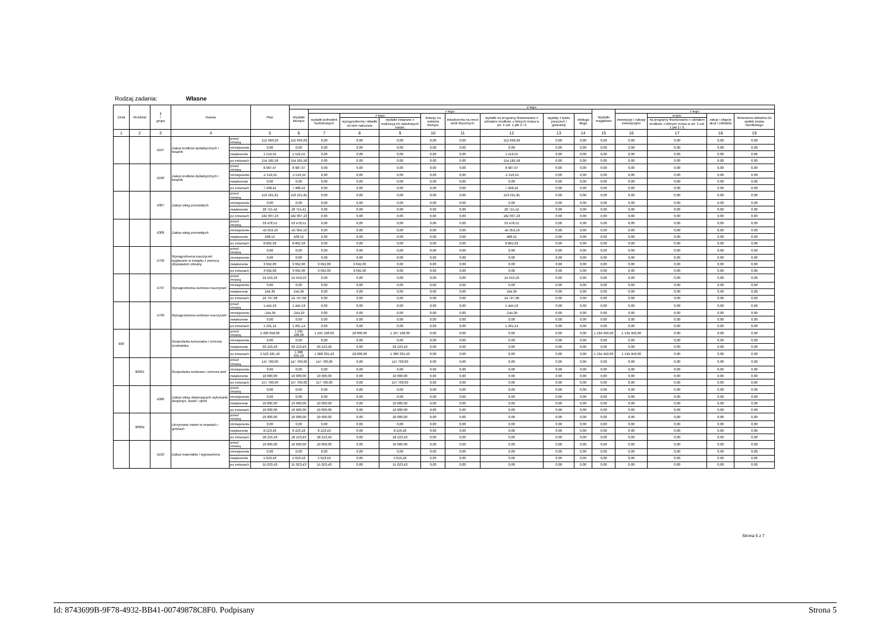Rodzaj zadania: Własne
| Dział | Rozdział | § / grupa | Nazwa | | Plan | Z tego: | | | | | | | | | | | | | |
| --- | --- | --- | --- | --- | --- | --- | --- | --- | --- | --- | --- | --- | --- | --- | --- | --- | --- | --- | --- |
| | | | | | | Wydatki bieżące | z tego: | | | | | | | | Wydatki majątkowe | z tego: | | | |
| | | | | | | | wydatki jednostek budżetowych | z tego: | | dotacje na zadania bieżące | świadczenia na rzecz osób fizycznych; | wydatki na programy finansowane z udziałem środków, o których mowa w art. 5 ust. 1 pkt 2 i 3 | wypłaty z tytułu poręczeń i gwarancji | obsługa długu | | inwestycje i zakupy inwestycyjne | w tym: | zakup i objęcie akcji i udziałów | Wniesienie wkładów do spółek prawa handlowego |
| | | | | | | | | wynagrodzenia i składki od nich naliczane | wydatki związane z realizacją ich statutowych zadań; | | | | | | | | na programy finansowane z udziałem środków, o których mowa w art. 5 ust. 1 pkt 2 i 3, | | |
| 1 | 2 | 3 | 4 | | 5 | 6 | 7 | 8 | 9 | 10 | 11 | 12 | 13 | 14 | 15 | 16 | 17 | 18 | 19 |
| | | 4247 | Zakup środków dydaktycznych i książek | przed zmianą | 152 666,03 | 152 666,03 | 0,00 | 0,00 | 0,00 | 0,00 | 0,00 | 152 666,03 | 0,00 | 0,00 | 0,00 | 0,00 | 0,00 | 0,00 | 0,00 |
| | | | | zmniejszenie | 0,00 | 0,00 | 0,00 | 0,00 | 0,00 | 0,00 | 0,00 | 0,00 | 0,00 | 0,00 | 0,00 | 0,00 | 0,00 | 0,00 | 0,00 |
| | | | | zwiększenie | 1 519,55 | 1 519,55 | 0,00 | 0,00 | 0,00 | 0,00 | 0,00 | 1 519,55 | 0,00 | 0,00 | 0,00 | 0,00 | 0,00 | 0,00 | 0,00 |
| | | | | po zmianach | 154 185,58 | 154 185,58 | 0,00 | 0,00 | 0,00 | 0,00 | 0,00 | 154 185,58 | 0,00 | 0,00 | 0,00 | 0,00 | 0,00 | 0,00 | 0,00 |
| | | 4249 | Zakup środków dydaktycznych i książek | przed zmianą | 8 987,97 | 8 987,97 | 0,00 | 0,00 | 0,00 | 0,00 | 0,00 | 8 987,97 | 0,00 | 0,00 | 0,00 | 0,00 | 0,00 | 0,00 | 0,00 |
| | | | | zmniejszenie | -1 519,55 | -1 519,55 | 0,00 | 0,00 | 0,00 | 0,00 | 0,00 | -1 519,55 | 0,00 | 0,00 | 0,00 | 0,00 | 0,00 | 0,00 | 0,00 |
| | | | | zwiększenie | 0,00 | 0,00 | 0,00 | 0,00 | 0,00 | 0,00 | 0,00 | 0,00 | 0,00 | 0,00 | 0,00 | 0,00 | 0,00 | 0,00 | 0,00 |
| | | | | po zmianach | 7 468,42 | 7 468,42 | 0,00 | 0,00 | 0,00 | 0,00 | 0,00 | 7 468,42 | 0,00 | 0,00 | 0,00 | 0,00 | 0,00 | 0,00 | 0,00 |
| | | 4307 | Zakup usług pozostałych | przed zmianą | 153 291,81 | 153 291,81 | 0,00 | 0,00 | 0,00 | 0,00 | 0,00 | 153 291,81 | 0,00 | 0,00 | 0,00 | 0,00 | 0,00 | 0,00 | 0,00 |
| | | | | zmniejszenie | 0,00 | 0,00 | 0,00 | 0,00 | 0,00 | 0,00 | 0,00 | 0,00 | 0,00 | 0,00 | 0,00 | 0,00 | 0,00 | 0,00 | 0,00 |
| | | | | zwiększenie | 28 715,42 | 28 715,42 | 0,00 | 0,00 | 0,00 | 0,00 | 0,00 | 28 715,42 | 0,00 | 0,00 | 0,00 | 0,00 | 0,00 | 0,00 | 0,00 |
| | | | | po zmianach | 182 007,23 | 182 007,23 | 0,00 | 0,00 | 0,00 | 0,00 | 0,00 | 182 007,23 | 0,00 | 0,00 | 0,00 | 0,00 | 0,00 | 0,00 | 0,00 |
| | | 4309 | Zakup usług pozostałych | przed zmianą | 53 478,51 | 53 478,51 | 0,00 | 0,00 | 0,00 | 0,00 | 0,00 | 53 478,51 | 0,00 | 0,00 | 0,00 | 0,00 | 0,00 | 0,00 | 0,00 |
| | | | | zmniejszenie | -45 054,10 | -45 054,10 | 0,00 | 0,00 | 0,00 | 0,00 | 0,00 | -45 054,10 | 0,00 | 0,00 | 0,00 | 0,00 | 0,00 | 0,00 | 0,00 |
| | | | | zwiększenie | 468,52 | 468,52 | 0,00 | 0,00 | 0,00 | 0,00 | 0,00 | 468,52 | 0,00 | 0,00 | 0,00 | 0,00 | 0,00 | 0,00 | 0,00 |
| | | | | po zmianach | 8 892,93 | 8 892,93 | 0,00 | 0,00 | 0,00 | 0,00 | 0,00 | 8 892,93 | 0,00 | 0,00 | 0,00 | 0,00 | 0,00 | 0,00 | 0,00 |
| | | 4750 | Wynagrodzenia nauczycieli wypłacane w związku z pomocą obywatelom Ukrainy | przed zmianą | 0,00 | 0,00 | 0,00 | 0,00 | 0,00 | 0,00 | 0,00 | 0,00 | 0,00 | 0,00 | 0,00 | 0,00 | 0,00 | 0,00 | 0,00 |
| | | | | zmniejszenie | 0,00 | 0,00 | 0,00 | 0,00 | 0,00 | 0,00 | 0,00 | 0,00 | 0,00 | 0,00 | 0,00 | 0,00 | 0,00 | 0,00 | 0,00 |
| | | | | zwiększenie | 3 692,00 | 3 692,00 | 3 692,00 | 3 692,00 | 0,00 | 0,00 | 0,00 | 0,00 | 0,00 | 0,00 | 0,00 | 0,00 | 0,00 | 0,00 | 0,00 |
| | | | | po zmianach | 3 692,00 | 3 692,00 | 3 692,00 | 3 692,00 | 0,00 | 0,00 | 0,00 | 0,00 | 0,00 | 0,00 | 0,00 | 0,00 | 0,00 | 0,00 | 0,00 |
| | | 4797 | Wynagrodzenia osobowe nauczycieli | przed zmianą | 24 553,29 | 24 553,29 | 0,00 | 0,00 | 0,00 | 0,00 | 0,00 | 24 553,29 | 0,00 | 0,00 | 0,00 | 0,00 | 0,00 | 0,00 | 0,00 |
| | | | | zmniejszenie | 0,00 | 0,00 | 0,00 | 0,00 | 0,00 | 0,00 | 0,00 | 0,00 | 0,00 | 0,00 | 0,00 | 0,00 | 0,00 | 0,00 | 0,00 |
| | | | | zwiększenie | 244,39 | 244,39 | 0,00 | 0,00 | 0,00 | 0,00 | 0,00 | 244,39 | 0,00 | 0,00 | 0,00 | 0,00 | 0,00 | 0,00 | 0,00 |
| | | | | po zmianach | 24 797,68 | 24 797,68 | 0,00 | 0,00 | 0,00 | 0,00 | 0,00 | 24 797,68 | 0,00 | 0,00 | 0,00 | 0,00 | 0,00 | 0,00 | 0,00 |
| | | 4799 | Wynagrodzenia osobowe nauczycieli | przed zmianą | 1 445,53 | 1 445,53 | 0,00 | 0,00 | 0,00 | 0,00 | 0,00 | 1 445,53 | 0,00 | 0,00 | 0,00 | 0,00 | 0,00 | 0,00 | 0,00 |
| | | | | zmniejszenie | -244,39 | -244,39 | 0,00 | 0,00 | 0,00 | 0,00 | 0,00 | -244,39 | 0,00 | 0,00 | 0,00 | 0,00 | 0,00 | 0,00 | 0,00 |
| | | | | zwiększenie | 0,00 | 0,00 | 0,00 | 0,00 | 0,00 | 0,00 | 0,00 | 0,00 | 0,00 | 0,00 | 0,00 | 0,00 | 0,00 | 0,00 | 0,00 |
| | | | | po zmianach | 1 201,14 | 1 201,14 | 0,00 | 0,00 | 0,00 | 0,00 | 0,00 | 1 201,14 | 0,00 | 0,00 | 0,00 | 0,00 | 0,00 | 0,00 | 0,00 |
| 900 | | | Gospodarka komunalna i ochrona środowiska | przed zmianą | 2 430 058,00 | 1 295 108,00 | 1 295 108,00 | 28 000,00 | 1 267 108,00 | 0,00 | 0,00 | 0,00 | 0,00 | 0,00 | 1 134 950,00 | 1 134 950,00 | 0,00 | 0,00 | 0,00 |
| | | | | zmniejszenie | 0,00 | 0,00 | 0,00 | 0,00 | 0,00 | 0,00 | 0,00 | 0,00 | 0,00 | 0,00 | 0,00 | 0,00 | 0,00 | 0,00 | 0,00 |
| | | | | zwiększenie | 93 223,43 | 93 223,43 | 93 223,43 | 0,00 | 93 223,43 | 0,00 | 0,00 | 0,00 | 0,00 | 0,00 | 0,00 | 0,00 | 0,00 | 0,00 | 0,00 |
| | | | | po zmianach | 2 523 281,43 | 1 388 331,43 | 1 388 331,43 | 28 000,00 | 1 360 331,43 | 0,00 | 0,00 | 0,00 | 0,00 | 0,00 | 1 134 950,00 | 1 134 950,00 | 0,00 | 0,00 | 0,00 |
| | 90001 | | Gospodarka ściekowa i ochrona wód | przed zmianą | 147 700,00 | 147 700,00 | 147 700,00 | 0,00 | 147 700,00 | 0,00 | 0,00 | 0,00 | 0,00 | 0,00 | 0,00 | 0,00 | 0,00 | 0,00 | 0,00 |
| | | | | zmniejszenie | 0,00 | 0,00 | 0,00 | 0,00 | 0,00 | 0,00 | 0,00 | 0,00 | 0,00 | 0,00 | 0,00 | 0,00 | 0,00 | 0,00 | 0,00 |
| | | | | zwiększenie | 10 000,00 | 10 000,00 | 10 000,00 | 0,00 | 10 000,00 | 0,00 | 0,00 | 0,00 | 0,00 | 0,00 | 0,00 | 0,00 | 0,00 | 0,00 | 0,00 |
| | | | | po zmianach | 157 700,00 | 157 700,00 | 157 700,00 | 0,00 | 157 700,00 | 0,00 | 0,00 | 0,00 | 0,00 | 0,00 | 0,00 | 0,00 | 0,00 | 0,00 | 0,00 |
| | | 4390 | Zakup usług obejmujących wykonanie ekspertyz, analiz i opinii | przed zmianą | 0,00 | 0,00 | 0,00 | 0,00 | 0,00 | 0,00 | 0,00 | 0,00 | 0,00 | 0,00 | 0,00 | 0,00 | 0,00 | 0,00 | 0,00 |
| | | | | zmniejszenie | 0,00 | 0,00 | 0,00 | 0,00 | 0,00 | 0,00 | 0,00 | 0,00 | 0,00 | 0,00 | 0,00 | 0,00 | 0,00 | 0,00 | 0,00 |
| | | | | zwiększenie | 10 000,00 | 10 000,00 | 10 000,00 | 0,00 | 10 000,00 | 0,00 | 0,00 | 0,00 | 0,00 | 0,00 | 0,00 | 0,00 | 0,00 | 0,00 | 0,00 |
| | | | | po zmianach | 10 000,00 | 10 000,00 | 10 000,00 | 0,00 | 10 000,00 | 0,00 | 0,00 | 0,00 | 0,00 | 0,00 | 0,00 | 0,00 | 0,00 | 0,00 | 0,00 |
| | 90004 | | Utrzymanie zieleni w miastach i gminach | przed zmianą | 20 000,00 | 20 000,00 | 20 000,00 | 0,00 | 20 000,00 | 0,00 | 0,00 | 0,00 | 0,00 | 0,00 | 0,00 | 0,00 | 0,00 | 0,00 | 0,00 |
| | | | | zmniejszenie | 0,00 | 0,00 | 0,00 | 0,00 | 0,00 | 0,00 | 0,00 | 0,00 | 0,00 | 0,00 | 0,00 | 0,00 | 0,00 | 0,00 | 0,00 |
| | | | | zwiększenie | 8 223,43 | 8 223,43 | 8 223,43 | 0,00 | 8 223,43 | 0,00 | 0,00 | 0,00 | 0,00 | 0,00 | 0,00 | 0,00 | 0,00 | 0,00 | 0,00 |
| | | | | po zmianach | 28 223,43 | 28 223,43 | 28 223,43 | 0,00 | 28 223,43 | 0,00 | 0,00 | 0,00 | 0,00 | 0,00 | 0,00 | 0,00 | 0,00 | 0,00 | 0,00 |
| | | 4210 | Zakup materiałów i wyposażenia | przed zmianą | 10 000,00 | 10 000,00 | 10 000,00 | 0,00 | 10 000,00 | 0,00 | 0,00 | 0,00 | 0,00 | 0,00 | 0,00 | 0,00 | 0,00 | 0,00 | 0,00 |
| | | | | zmniejszenie | 0,00 | 0,00 | 0,00 | 0,00 | 0,00 | 0,00 | 0,00 | 0,00 | 0,00 | 0,00 | 0,00 | 0,00 | 0,00 | 0,00 | 0,00 |
| | | | | zwiększenie | 5 023,43 | 5 023,43 | 5 023,43 | 0,00 | 5 023,43 | 0,00 | 0,00 | 0,00 | 0,00 | 0,00 | 0,00 | 0,00 | 0,00 | 0,00 | 0,00 |
| | | | | po zmianach | 15 023,43 | 15 023,43 | 15 023,43 | 0,00 | 15 023,43 | 0,00 | 0,00 | 0,00 | 0,00 | 0,00 | 0,00 | 0,00 | 0,00 | 0,00 | 0,00 |
Strona 5 z 7
Id: 8743699B-9F78-4932-BB41-00749878C8F0. Podpisany Strona 5